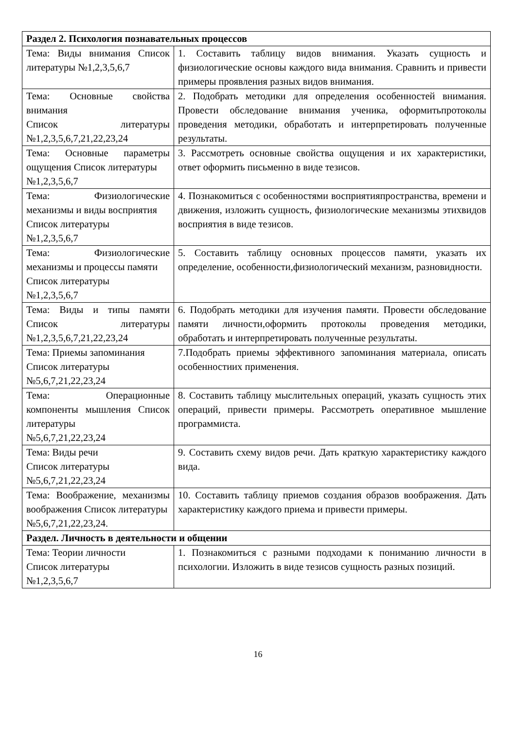| Раздел 2. Психология познавательных процессов | |
| Тема: Виды внимания Список литературы №1,2,3,5,6,7 | 1. Составить таблицу видов внимания. Указать сущность и физиологические основы каждого вида внимания. Сравнить и привести примеры проявления разных видов внимания. |
| Тема: Основные свойства внимания Список литературы №1,2,3,5,6,7,21,22,23,24 | 2. Подобрать методики для определения особенностей внимания. Провести обследование внимания ученика, оформитьпротоколы проведения методики, обработать и интерпретировать полученные результаты. |
| Тема: Основные параметры ощущения Список литературы №1,2,3,5,6,7 | 3. Рассмотреть основные свойства ощущения и их характеристики, ответ оформить письменно в виде тезисов. |
| Тема: Физиологические механизмы и виды восприятия Список литературы №1,2,3,5,6,7 | 4. Познакомиться с особенностями восприятияпространства, времени и движения, изложить сущность, физиологические механизмы этихвидов восприятия в виде тезисов. |
| Тема: Физиологические механизмы и процессы памяти Список литературы №1,2,3,5,6,7 | 5. Составить таблицу основных процессов памяти, указать их определение, особенности,физиологический механизм, разновидности. |
| Тема: Виды и типы памяти Список литературы №1,2,3,5,6,7,21,22,23,24 | 6. Подобрать методики для изучения памяти. Провести обследование памяти личности,оформить протоколы проведения методики, обработать и интерпретировать полученные результаты. |
| Тема: Приемы запоминания Список литературы №5,6,7,21,22,23,24 | 7.Подобрать приемы эффективного запоминания материала, описать особенностиих применения. |
| Тема: Операционные компоненты мышления Список литературы №5,6,7,21,22,23,24 | 8. Составить таблицу мыслительных операций, указать сущность этих операций, привести примеры. Рассмотреть оперативное мышление программиста. |
| Тема: Виды речи Список литературы №5,6,7,21,22,23,24 | 9. Составить схему видов речи. Дать краткую характеристику каждого вида. |
| Тема: Воображение, механизмы воображения Список литературы №5,6,7,21,22,23,24. | 10. Составить таблицу приемов создания образов воображения. Дать характеристику каждого приема и привести примеры. |
| Раздел. Личность в деятельности и общении | |
| Тема: Теории личности Список литературы №1,2,3,5,6,7 | 1. Познакомиться с разными подходами к пониманию личности в психологии. Изложить в виде тезисов сущность разных позиций. |
16